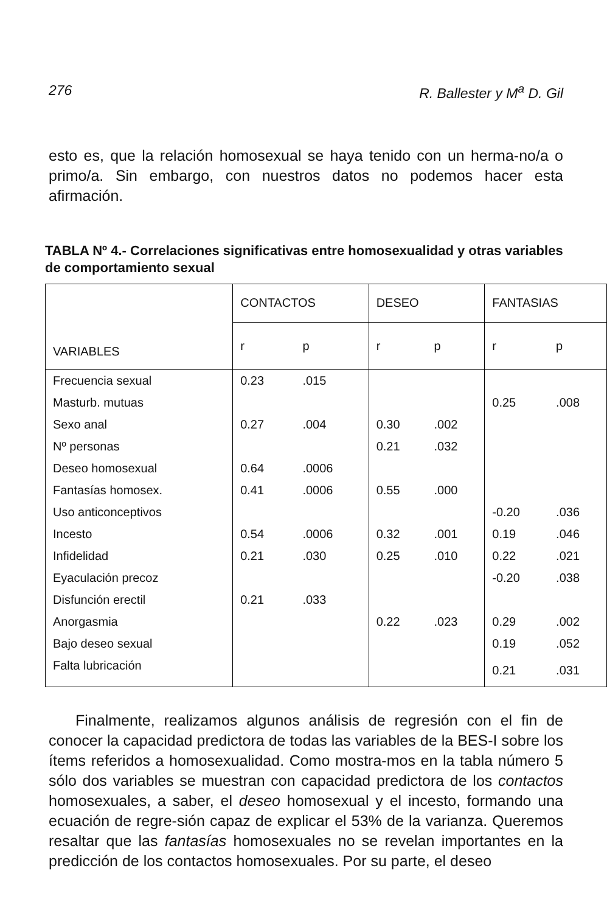276 R. Ballester y M<sup>a</sup> D. Gil
esto es, que la relación homosexual se haya tenido con un herma-no/a o primo/a. Sin embargo, con nuestros datos no podemos hacer esta afirmación.
TABLA Nº 4.- Correlaciones significativas entre homosexualidad y otras variables de comportamiento sexual
| VARIABLES | CONTACTOS | | DESEO | | FANTASIAS | |
| --- | --- | --- | --- | --- | --- | --- |
| | r | p | r | p | r | p |
| Frecuencia sexual | 0.23 | .015 | | | | |
| Masturb. mutuas | | | | | 0.25 | .008 |
| Sexo anal | 0.27 | .004 | 0.30 | .002 | | |
| Nº personas | | | 0.21 | .032 | | |
| Deseo homosexual | 0.64 | .0006 | | | | |
| Fantasías homosex. | 0.41 | .0006 | 0.55 | .000 | | |
| Uso anticonceptivos | | | | | -0.20 | .036 |
| Incesto | 0.54 | .0006 | 0.32 | .001 | 0.19 | .046 |
| Infidelidad | 0.21 | .030 | 0.25 | .010 | 0.22 | .021 |
| Eyaculación precoz | | | | | -0.20 | .038 |
| Disfunción erectil | 0.21 | .033 | | | | |
| Anorgasmia | | | 0.22 | .023 | 0.29 | .002 |
| Bajo deseo sexual | | | | | 0.19 | .052 |
| Falta lubricación | | | | | 0.21 | .031 |
Finalmente, realizamos algunos análisis de regresión con el fin de conocer la capacidad predictora de todas las variables de la BES-I sobre los ítems referidos a homosexualidad. Como mostra-mos en la tabla número 5 sólo dos variables se muestran con capacidad predictora de los contactos homosexuales, a saber, el deseo homosexual y el incesto, formando una ecuación de regre-sión capaz de explicar el 53% de la varianza. Queremos resaltar que las fantasías homosexuales no se revelan importantes en la predicción de los contactos homosexuales. Por su parte, el deseo